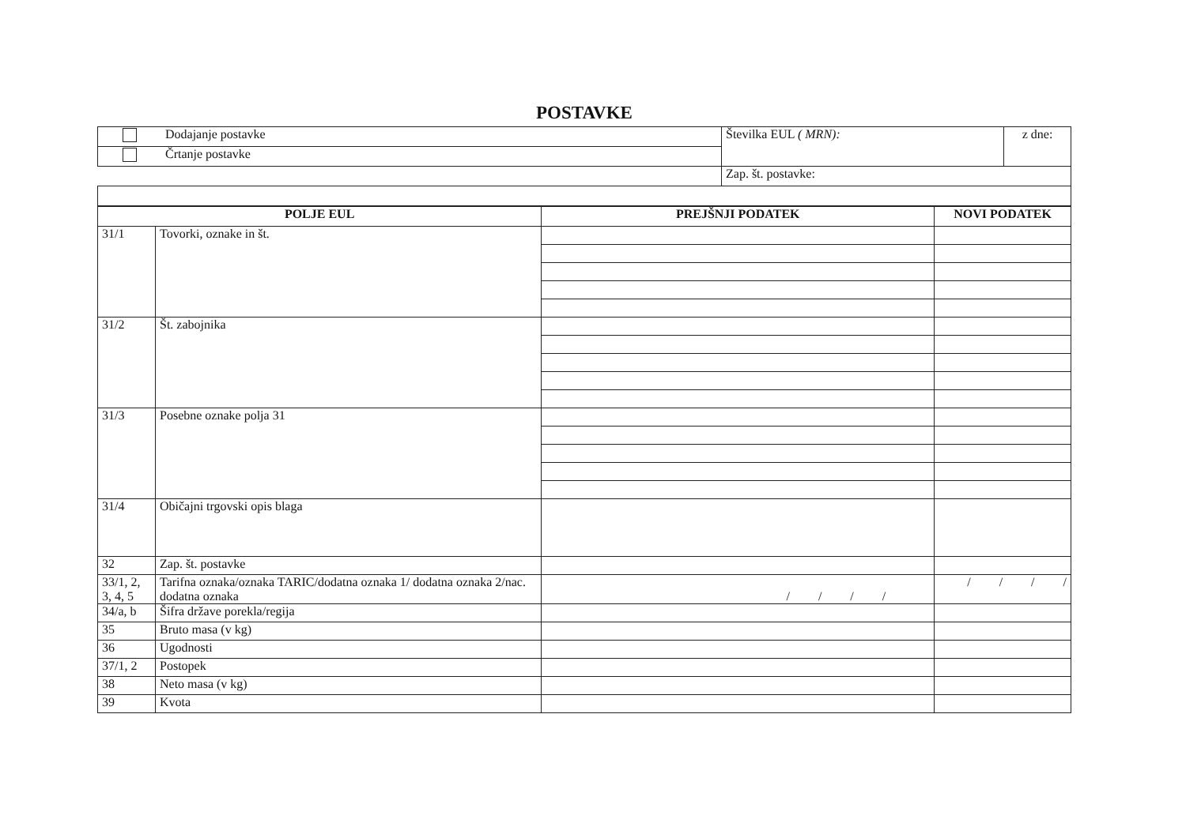POSTAVKE
| Dodajanje postavke | Številka EUL ( MRN): | z dne: |
| Črtanje postavke | | |
| | Zap. št. postavke: | |
| POLJE EUL | | PREJŠNJI PODATEK | NOVI PODATEK |
| --- | --- | --- | --- |
| 31/1 | Tovorki, oznake in št. | | |
| 31/2 | Št. zabojnika | | |
| 31/3 | Posebne oznake polja 31 | | |
| 31/4 | Običajni trgovski opis blaga | | |
| 32 | Zap. št. postavke | | |
| 33/1, 2, 3, 4, 5 | Tarifna oznaka/oznaka TARIC/dodatna oznaka 1/ dodatna oznaka 2/nac. dodatna oznaka | / / / / | / / / / |
| 34/a, b | Šifra države porekla/regija | | |
| 35 | Bruto masa (v kg) | | |
| 36 | Ugodnosti | | |
| 37/1, 2 | Postopek | | |
| 38 | Neto masa (v kg) | | |
| 39 | Kvota | | |